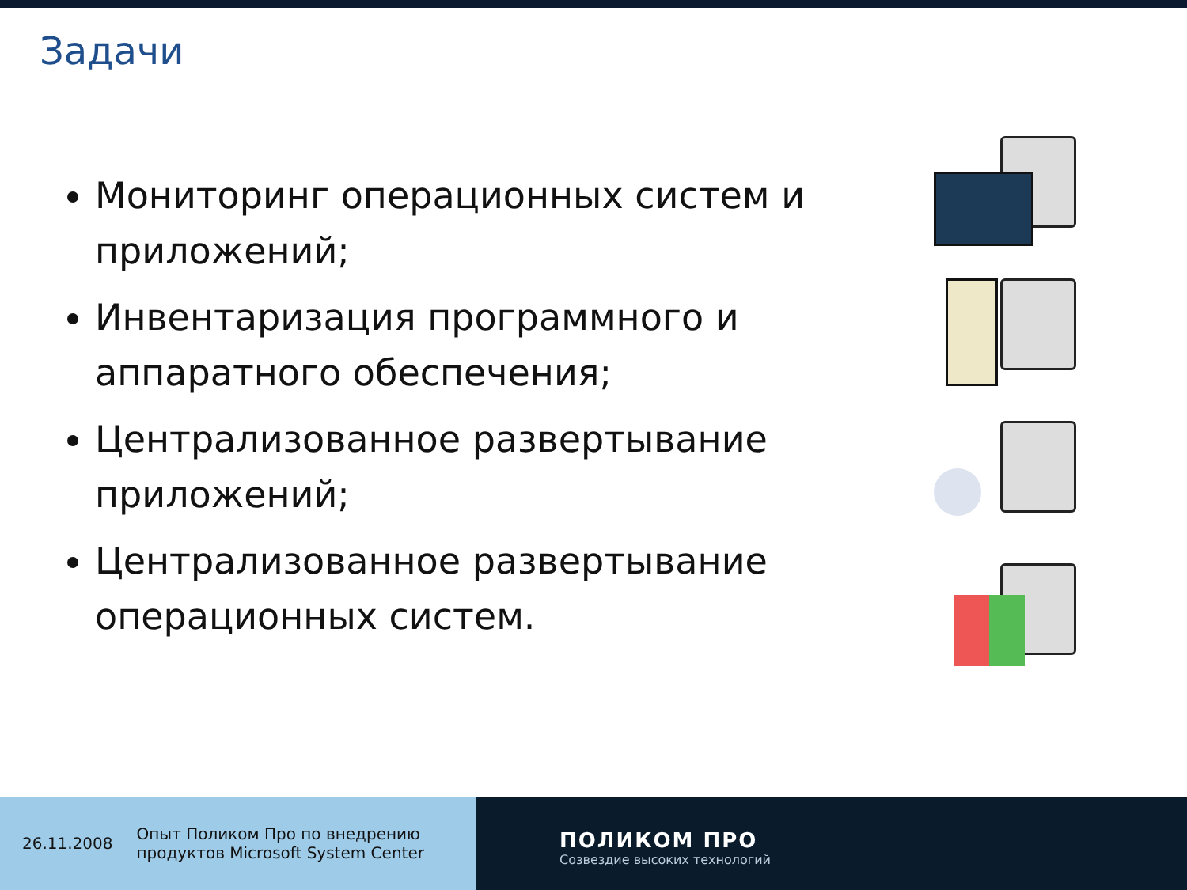Задачи
Мониторинг операционных систем и приложений;
Инвентаризация программного и аппаратного обеспечения;
Централизованное развертывание приложений;
Централизованное развертывание операционных систем.
26.11.2008 Опыт Поликом Про по внедрению
продуктов Microsoft System Center
ПОЛИКОМ ПРО
Созвездие высоких технологий